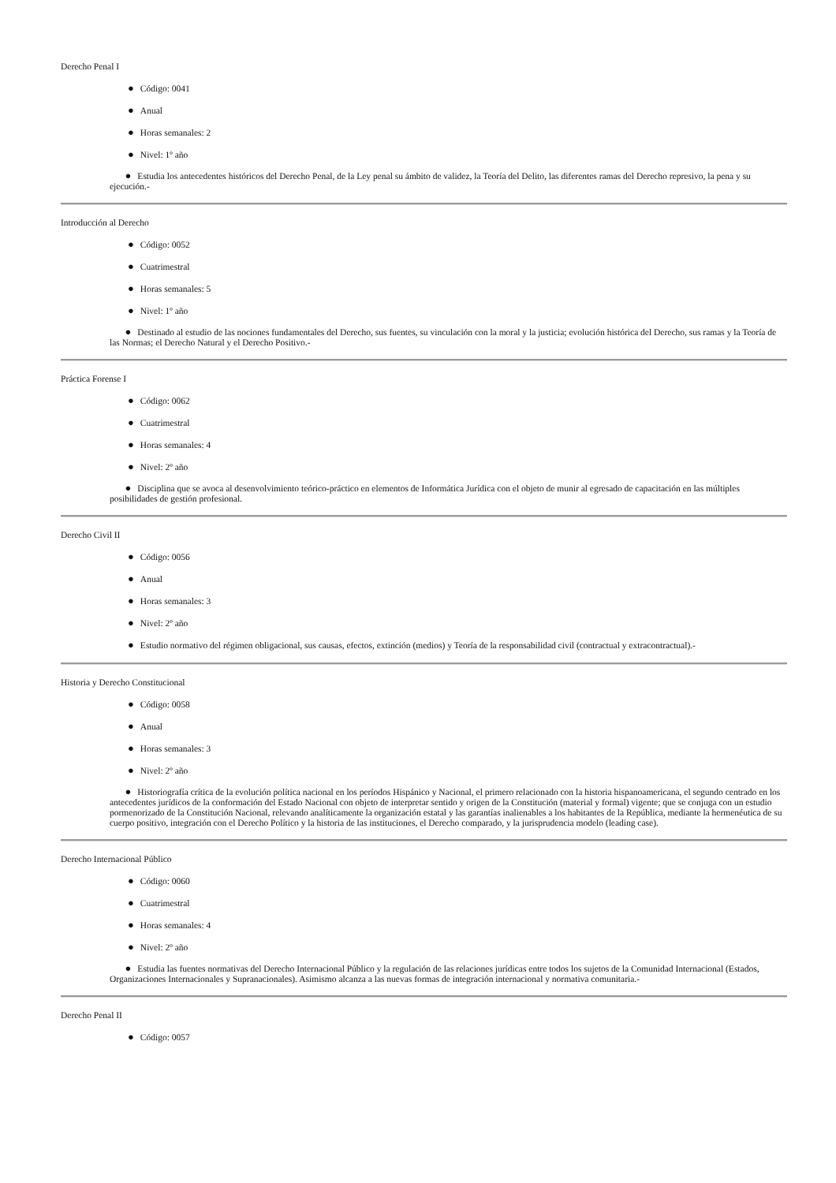Derecho Penal I
● Código: 0041
● Anual
● Horas semanales: 2
● Nivel: 1º año
● Estudia los antecedentes históricos del Derecho Penal, de la Ley penal su ámbito de validez, la Teoría del Delito, las diferentes ramas del Derecho represivo, la pena y su ejecución.-
Introducción al Derecho
● Código: 0052
● Cuatrimestral
● Horas semanales: 5
● Nivel: 1º año
● Destinado al estudio de las nociones fundamentales del Derecho, sus fuentes, su vinculación con la moral y la justicia; evolución histórica del Derecho, sus ramas y la Teoría de las Normas; el Derecho Natural y el Derecho Positivo.-
Práctica Forense I
● Código: 0062
● Cuatrimestral
● Horas semanales: 4
● Nivel: 2º año
● Disciplina que se avoca al desenvolvimiento teórico-práctico en elementos de Informática Jurídica con el objeto de munir al egresado de capacitación en las múltiples posibilidades de gestión profesional.
Derecho Civil II
● Código: 0056
● Anual
● Horas semanales: 3
● Nivel: 2º año
● Estudio normativo del régimen obligacional, sus causas, efectos, extinción (medios) y Teoría de la responsabilidad civil (contractual y extracontractual).-
Historia y Derecho Constitucional
● Código: 0058
● Anual
● Horas semanales: 3
● Nivel: 2º año
● Historiografía crítica de la evolución política nacional en los períodos Hispánico y Nacional, el primero relacionado con la historia hispanoamericana, el segundo centrado en los antecedentes jurídicos de la conformación del Estado Nacional con objeto de interpretar sentido y origen de la Constitución (material y formal) vigente; que se conjuga con un estudio pormenorizado de la Constitución Nacional, relevando analíticamente la organización estatal y las garantías inalienables a los habitantes de la República, mediante la hermenéutica de su cuerpo positivo, integración con el Derecho Político y la historia de las instituciones, el Derecho comparado, y la jurisprudencia modelo (leading case).
Derecho Internacional Público
● Código: 0060
● Cuatrimestral
● Horas semanales: 4
● Nivel: 2º año
● Estudia las fuentes normativas del Derecho Internacional Público y la regulación de las relaciones jurídicas entre todos los sujetos de la Comunidad Internacional (Estados, Organizaciones Internacionales y Supranacionales). Asimismo alcanza a las nuevas formas de integración internacional y normativa comunitaria.-
Derecho Penal II
● Código: 0057